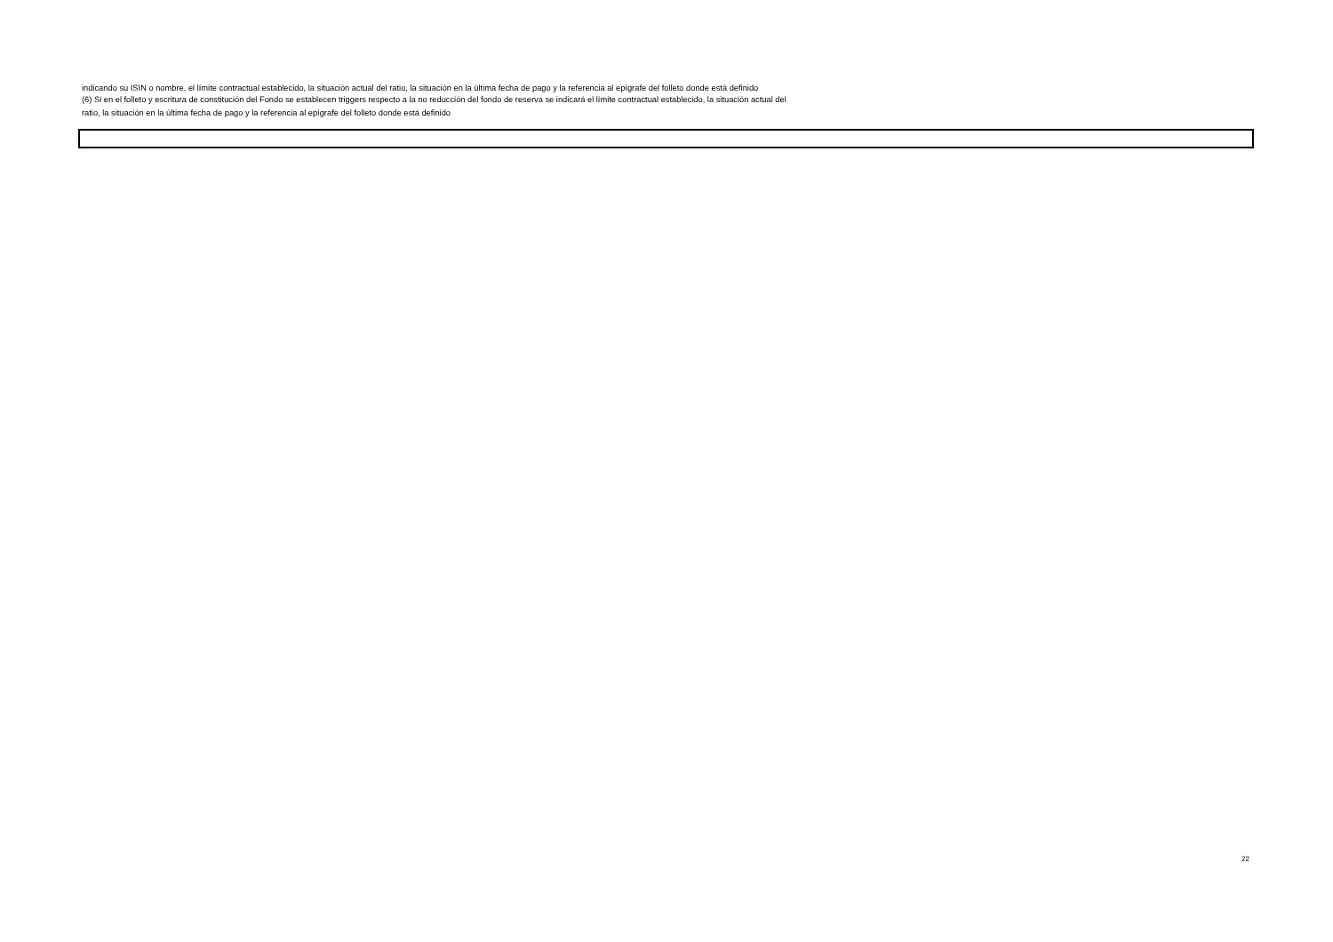indicando su ISIN o nombre, el límite contractual establecido, la situación actual del ratio, la situación en la última fecha de pago y la referencia al epígrafe del folleto donde está definido
(6) Si en el folleto y escritura de constitución del Fondo se establecen triggers respecto a la no reducción del fondo de reserva se indicará el límite contractual establecido, la situación actual del
ratio, la situación en la última fecha de pago y la referencia al epígrafe del folleto donde está definido
22